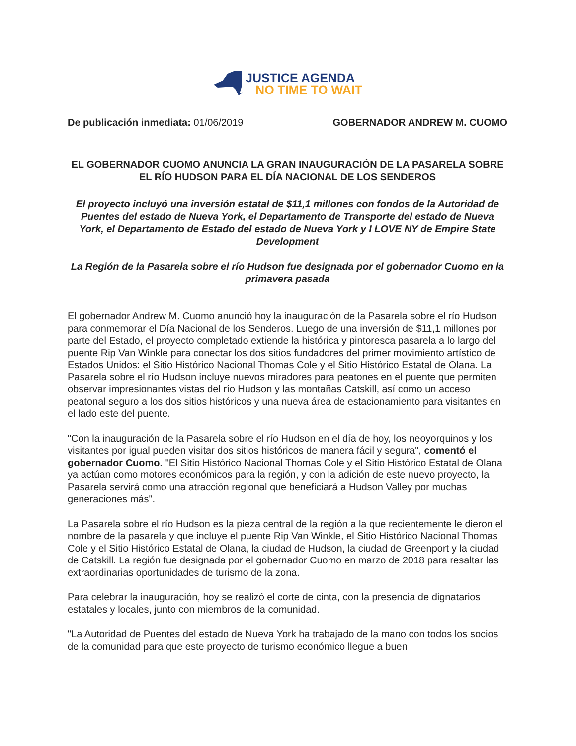JUSTICE AGENDA
NO TIME TO WAIT
De publicación inmediata: 01/06/2019
GOBERNADOR ANDREW M. CUOMO
EL GOBERNADOR CUOMO ANUNCIA LA GRAN INAUGURACIÓN DE LA PASARELA SOBRE EL RÍO HUDSON PARA EL DÍA NACIONAL DE LOS SENDEROS
El proyecto incluyó una inversión estatal de $11,1 millones con fondos de la Autoridad de Puentes del estado de Nueva York, el Departamento de Transporte del estado de Nueva York, el Departamento de Estado del estado de Nueva York y I LOVE NY de Empire State Development
La Región de la Pasarela sobre el río Hudson fue designada por el gobernador Cuomo en la primavera pasada
El gobernador Andrew M. Cuomo anunció hoy la inauguración de la Pasarela sobre el río Hudson para conmemorar el Día Nacional de los Senderos. Luego de una inversión de $11,1 millones por parte del Estado, el proyecto completado extiende la histórica y pintoresca pasarela a lo largo del puente Rip Van Winkle para conectar los dos sitios fundadores del primer movimiento artístico de Estados Unidos: el Sitio Histórico Nacional Thomas Cole y el Sitio Histórico Estatal de Olana. La Pasarela sobre el río Hudson incluye nuevos miradores para peatones en el puente que permiten observar impresionantes vistas del río Hudson y las montañas Catskill, así como un acceso peatonal seguro a los dos sitios históricos y una nueva área de estacionamiento para visitantes en el lado este del puente.
"Con la inauguración de la Pasarela sobre el río Hudson en el día de hoy, los neoyorquinos y los visitantes por igual pueden visitar dos sitios históricos de manera fácil y segura", comentó el gobernador Cuomo. "El Sitio Histórico Nacional Thomas Cole y el Sitio Histórico Estatal de Olana ya actúan como motores económicos para la región, y con la adición de este nuevo proyecto, la Pasarela servirá como una atracción regional que beneficiará a Hudson Valley por muchas generaciones más".
La Pasarela sobre el río Hudson es la pieza central de la región a la que recientemente le dieron el nombre de la pasarela y que incluye el puente Rip Van Winkle, el Sitio Histórico Nacional Thomas Cole y el Sitio Histórico Estatal de Olana, la ciudad de Hudson, la ciudad de Greenport y la ciudad de Catskill. La región fue designada por el gobernador Cuomo en marzo de 2018 para resaltar las extraordinarias oportunidades de turismo de la zona.
Para celebrar la inauguración, hoy se realizó el corte de cinta, con la presencia de dignatarios estatales y locales, junto con miembros de la comunidad.
"La Autoridad de Puentes del estado de Nueva York ha trabajado de la mano con todos los socios de la comunidad para que este proyecto de turismo económico llegue a buen